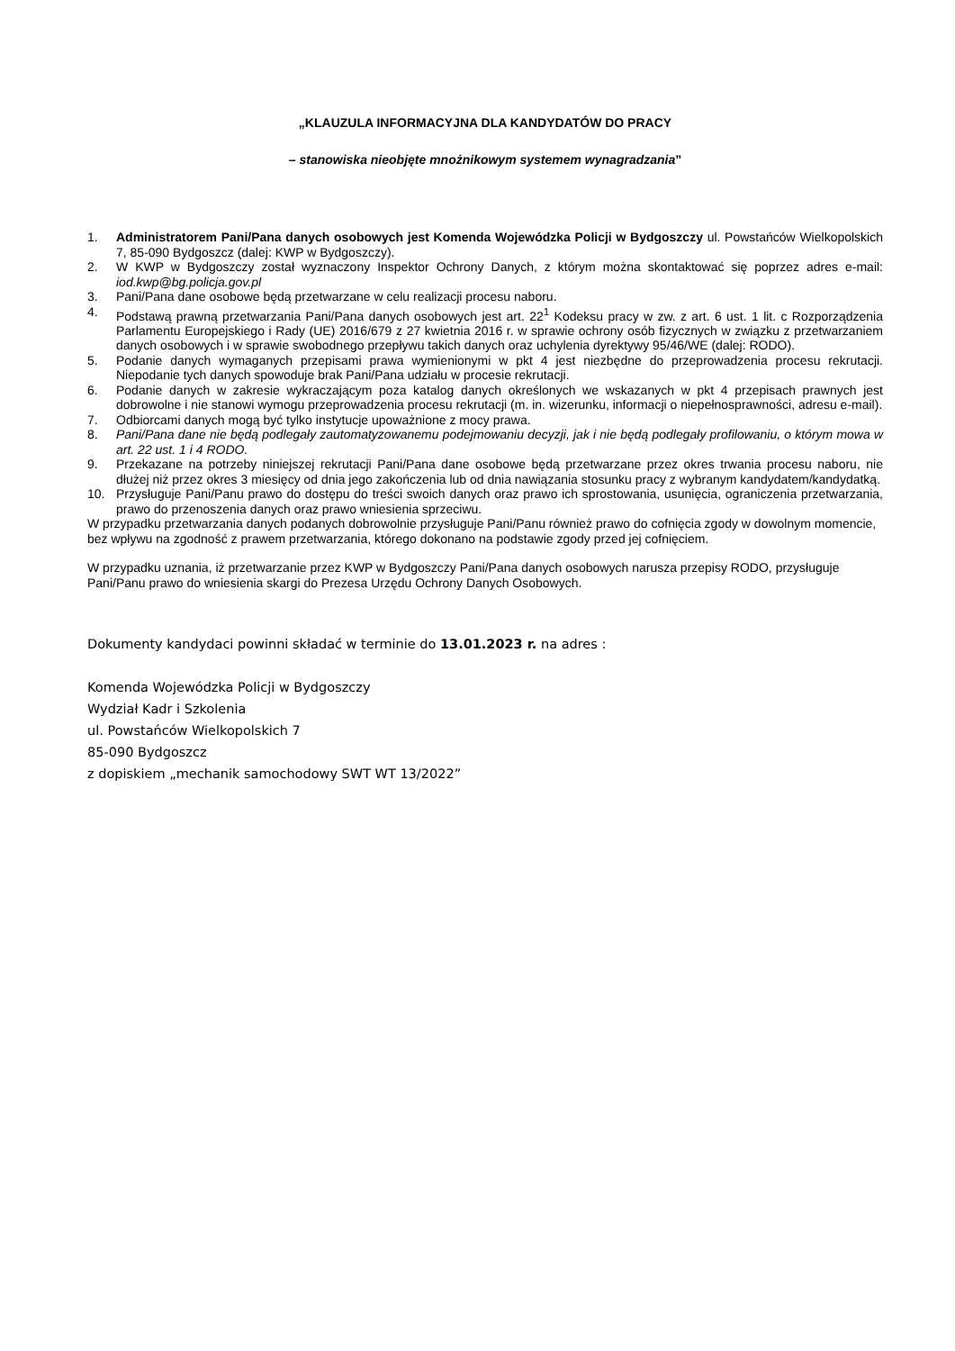„KLAUZULA INFORMACYJNA DLA KANDYDATÓW DO PRACY
– stanowiska nieobjęte mnożnikowym systemem wynagradzania”
1. Administratorem Pani/Pana danych osobowych jest Komenda Wojewódzka Policji w Bydgoszczy ul. Powstańców Wielkopolskich 7, 85-090 Bydgoszcz (dalej: KWP w Bydgoszczy).
2. W KWP w Bydgoszczy został wyznaczony Inspektor Ochrony Danych, z którym można skontaktować się poprzez adres e-mail: iod.kwp@bg.policja.gov.pl
3. Pani/Pana dane osobowe będą przetwarzane w celu realizacji procesu naboru.
4. Podstawą prawną przetwarzania Pani/Pana danych osobowych jest art. 22<sup>1</sup> Kodeksu pracy w zw. z art. 6 ust. 1 lit. c Rozporządzenia Parlamentu Europejskiego i Rady (UE) 2016/679 z 27 kwietnia 2016 r. w sprawie ochrony osób fizycznych w związku z przetwarzaniem danych osobowych i w sprawie swobodnego przepływu takich danych oraz uchylenia dyrektywy 95/46/WE (dalej: RODO).
5. Podanie danych wymaganych przepisami prawa wymienionymi w pkt 4 jest niezbędne do przeprowadzenia procesu rekrutacji. Niepodanie tych danych spowoduje brak Pani/Pana udziału w procesie rekrutacji.
6. Podanie danych w zakresie wykraczającym poza katalog danych określonych we wskazanych w pkt 4 przepisach prawnych jest dobrowolne i nie stanowi wymogu przeprowadzenia procesu rekrutacji (m. in. wizerunku, informacji o niepełnosprawności, adresu e-mail).
7. Odbiorcami danych mogą być tylko instytucje upoważnione z mocy prawa.
8. Pani/Pana dane nie będą podlegały zautomatyzowanemu podejmowaniu decyzji, jak i nie będą podlegały profilowaniu, o którym mowa w art. 22 ust. 1 i 4 RODO.
9. Przekazane na potrzeby niniejszej rekrutacji Pani/Pana dane osobowe będą przetwarzane przez okres trwania procesu naboru, nie dłużej niż przez okres 3 miesięcy od dnia jego zakończenia lub od dnia nawiązania stosunku pracy z wybranym kandydatem/kandydatką.
10. Przysługuje Pani/Panu prawo do dostępu do treści swoich danych oraz prawo ich sprostowania, usunięcia, ograniczenia przetwarzania, prawo do przenoszenia danych oraz prawo wniesienia sprzeciwu.
W przypadku przetwarzania danych podanych dobrowolnie przysługuje Pani/Panu również prawo do cofnięcia zgody w dowolnym momencie, bez wpływu na zgodność z prawem przetwarzania, którego dokonano na podstawie zgody przed jej cofnięciem.
W przypadku uznania, iż przetwarzanie przez KWP w Bydgoszczy Pani/Pana danych osobowych narusza przepisy RODO, przysługuje Pani/Panu prawo do wniesienia skargi do Prezesa Urzędu Ochrony Danych Osobowych.
Dokumenty kandydaci powinni składać w terminie do 13.01.2023 r. na adres :
Komenda Wojewódzka Policji w Bydgoszczy
Wydział Kadr i Szkolenia
ul. Powstańców Wielkopolskich 7
85-090 Bydgoszcz
z dopiskiem „mechanik samochodowy SWT WT 13/2022”